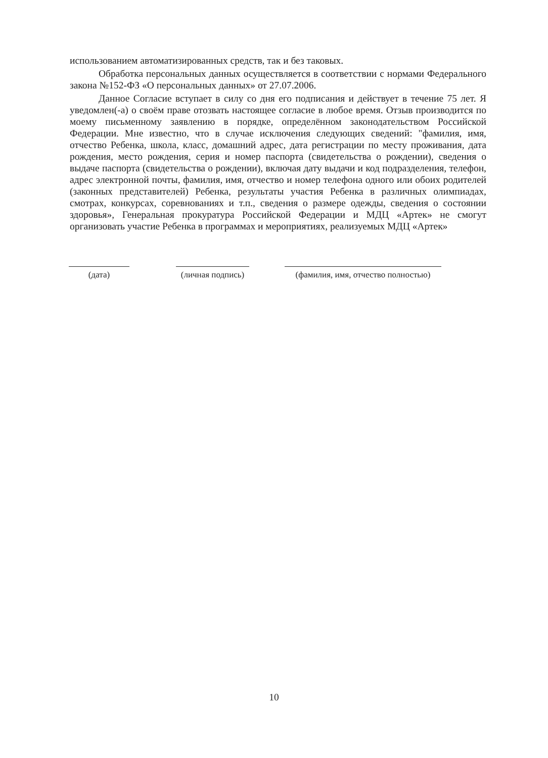использованием автоматизированных средств, так и без таковых.
Обработка персональных данных осуществляется в соответствии с нормами Федерального закона №152-ФЗ «О персональных данных» от 27.07.2006.
Данное Согласие вступает в силу со дня его подписания и действует в течение 75 лет. Я уведомлен(-а) о своём праве отозвать настоящее согласие в любое время. Отзыв производится по моему письменному заявлению в порядке, определённом законодательством Российской Федерации. Мне известно, что в случае исключения следующих сведений: "фамилия, имя, отчество Ребенка, школа, класс, домашний адрес, дата регистрации по месту проживания, дата рождения, место рождения, серия и номер паспорта (свидетельства о рождении), сведения о выдаче паспорта (свидетельства о рождении), включая дату выдачи и код подразделения, телефон, адрес электронной почты, фамилия, имя, отчество и номер телефона одного или обоих родителей (законных представителей) Ребенка, результаты участия Ребенка в различных олимпиадах, смотрах, конкурсах, соревнованиях и т.п., сведения о размере одежды, сведения о состоянии здоровья», Генеральная прокуратура Российской Федерации и МДЦ «Артек» не смогут организовать участие Ребенка в программах и мероприятиях, реализуемых МДЦ «Артек»
(дата) (личная подпись)
(фамилия, имя, отчество полностью)
10